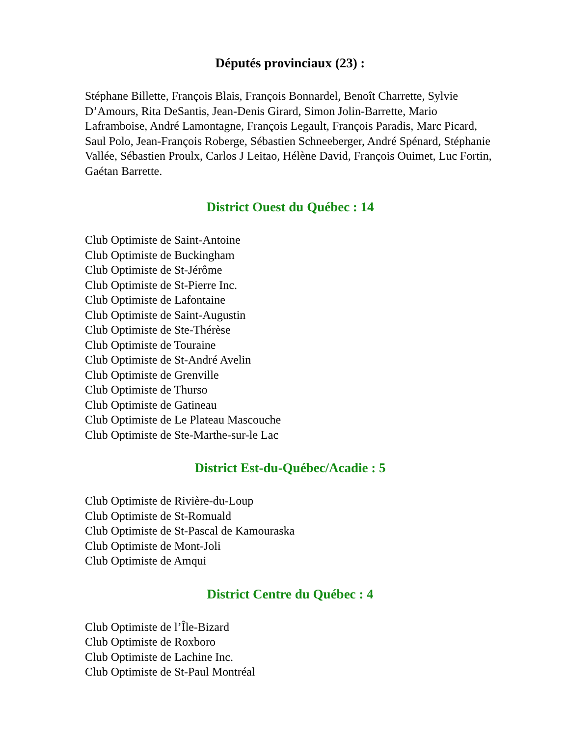Députés provinciaux (23) :
Stéphane Billette, François Blais, François Bonnardel, Benoît Charrette, Sylvie D’Amours, Rita DeSantis, Jean-Denis Girard, Simon Jolin-Barrette, Mario Laframboise, André Lamontagne, François Legault, François Paradis, Marc Picard, Saul Polo, Jean-François Roberge, Sébastien Schneeberger, André Spénard, Stéphanie Vallée, Sébastien Proulx, Carlos J Leitao, Hélène David, François Ouimet, Luc Fortin, Gaétan Barrette.
District Ouest du Québec : 14
Club Optimiste de Saint-Antoine
Club Optimiste de Buckingham
Club Optimiste de St-Jérôme
Club Optimiste de St-Pierre Inc.
Club Optimiste de Lafontaine
Club Optimiste de Saint-Augustin
Club Optimiste de Ste-Thérèse
Club Optimiste de Touraine
Club Optimiste de St-André Avelin
Club Optimiste de Grenville
Club Optimiste de Thurso
Club Optimiste de Gatineau
Club Optimiste de Le Plateau Mascouche
Club Optimiste de Ste-Marthe-sur-le Lac
District Est-du-Québec/Acadie : 5
Club Optimiste de Rivière-du-Loup
Club Optimiste de St-Romuald
Club Optimiste de St-Pascal de Kamouraska
Club Optimiste de Mont-Joli
Club Optimiste de Amqui
District Centre du Québec : 4
Club Optimiste de l’Île-Bizard
Club Optimiste de Roxboro
Club Optimiste de Lachine Inc.
Club Optimiste de St-Paul Montréal